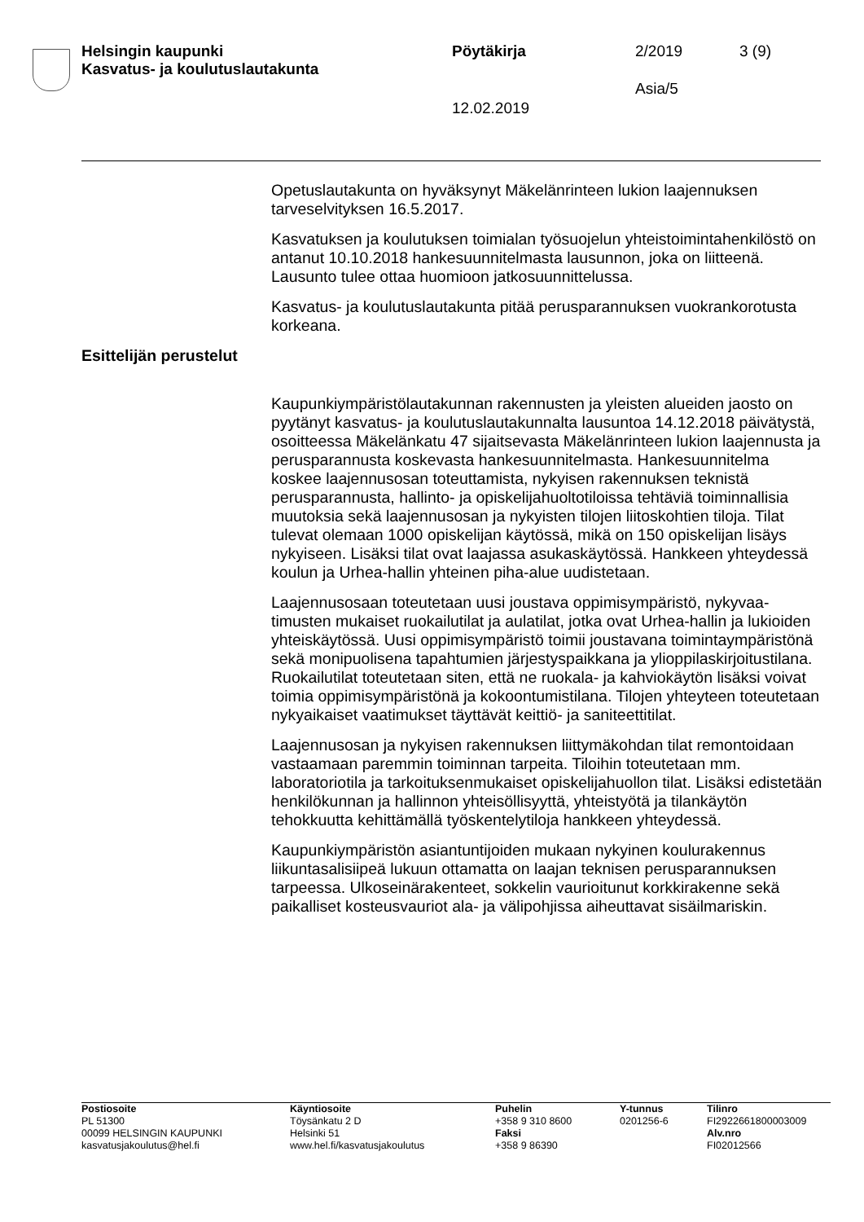Helsingin kaupunki
Kasvatus- ja koulutuslautakunta
Pöytäkirja 2/2019 3 (9)
Asia/5
12.02.2019
Opetuslautakunta on hyväksynyt Mäkelänrinteen lukion laajennuksen tarveselvityksen 16.5.2017.
Kasvatuksen ja koulutuksen toimialan työsuojelun yhteistoimintahenki­löstö on antanut 10.10.2018 hankesuunnitelmasta lausunnon, joka on liitteenä. Lausunto tulee ottaa huomioon jatkosuunnittelussa.
Kasvatus- ja koulutuslautakunta pitää perusparannuksen vuokrankoro­tusta korkeana.
Esittelijän perustelut
Kaupunkiympäristölautakunnan rakennusten ja yleisten alueiden jaosto on pyytänyt kasvatus- ja koulutuslautakunnalta lausuntoa 14.12.2018 päivätystä, osoitteessa Mäkelänkatu 47 sijaitsevasta Mäkelänrinteen lukion laajennusta ja perusparannusta koskevasta hankesuunnitelmas­ta. Hankesuunnitelma koskee laajennusosan toteuttamista, nykyisen rakennuksen teknistä perusparannusta, hallinto- ja opiskelijahuoltoti­loissa tehtäviä toiminnallisia muutoksia sekä laajennusosan ja nykyis­ten tilojen liitoskohtien tiloja. Tilat tulevat olemaan 1000 opiskelijan käy­tössä, mikä on 150 opiskelijan lisäys nykyiseen. Lisäksi tilat ovat laa­jassa asukaskäytössä. Hankkeen yhteydessä koulun ja Urhea-hallin yhteinen piha-alue uudistetaan.
Laajennusosaan toteutetaan uusi joustava oppimisympäristö, nykyvaa­timusten mukaiset ruokailutilat ja aulatilat, jotka ovat Urhea-hallin ja lu­kioiden yhteiskäytössä. Uusi oppimisympäristö toimii joustavana toimin­taympäristönä sekä monipuolisena tapahtumien järjestyspaikkana ja ylioppilaskirjoitustilana. Ruokailutilat toteutetaan siten, että ne ruokala- ja kahviokäytön lisäksi voivat toimia oppimisympäristönä ja kokoontu­mistilana. Tilojen yhteyteen toteutetaan nykyaikaiset vaatimukset täyt­tävät keittiö- ja saniteettitilat.
Laajennusosan ja nykyisen rakennuksen liittymäkohdan tilat remontoi­daan vastaamaan paremmin toiminnan tarpeita. Tiloihin toteutetaan mm. laboratoriotila ja tarkoituksenmukaiset opiskelijahuollon tilat. Lisäk­si edistetään henkilökunnan ja hallinnon yhteisöllisyyttä, yhteistyötä ja tilankäytön tehokkuutta kehittämällä työskentelytiloja hankkeen yhtey­dessä.
Kaupunkiympäristön asiantuntijoiden mukaan nykyinen koulurakennus liikuntasalisiipeä lukuun ottamatta on laajan teknisen perusparannuk­sen tarpeessa. Ulkoseinärakenteet, sokkelin vaurioitunut korkkirakenne sekä paikalliset kosteusvauriot ala- ja välipohjissa aiheuttavat sisäilma­riskin.
Postiosoite
PL 51300
00099 HELSINGIN KAUPUNKI
kasvatusjakoulutus@hel.fi
Käyntiosoite
Töysänkatu 2 D
Helsinki 51
www.hel.fi/kasvatusjakoulutus
Puhelin
+358 9 310 8600
Faksi
+358 9 86390
Y-tunnus
0201256-6
Tilinro
FI2922661800003009
Alv.nro
FI02012566